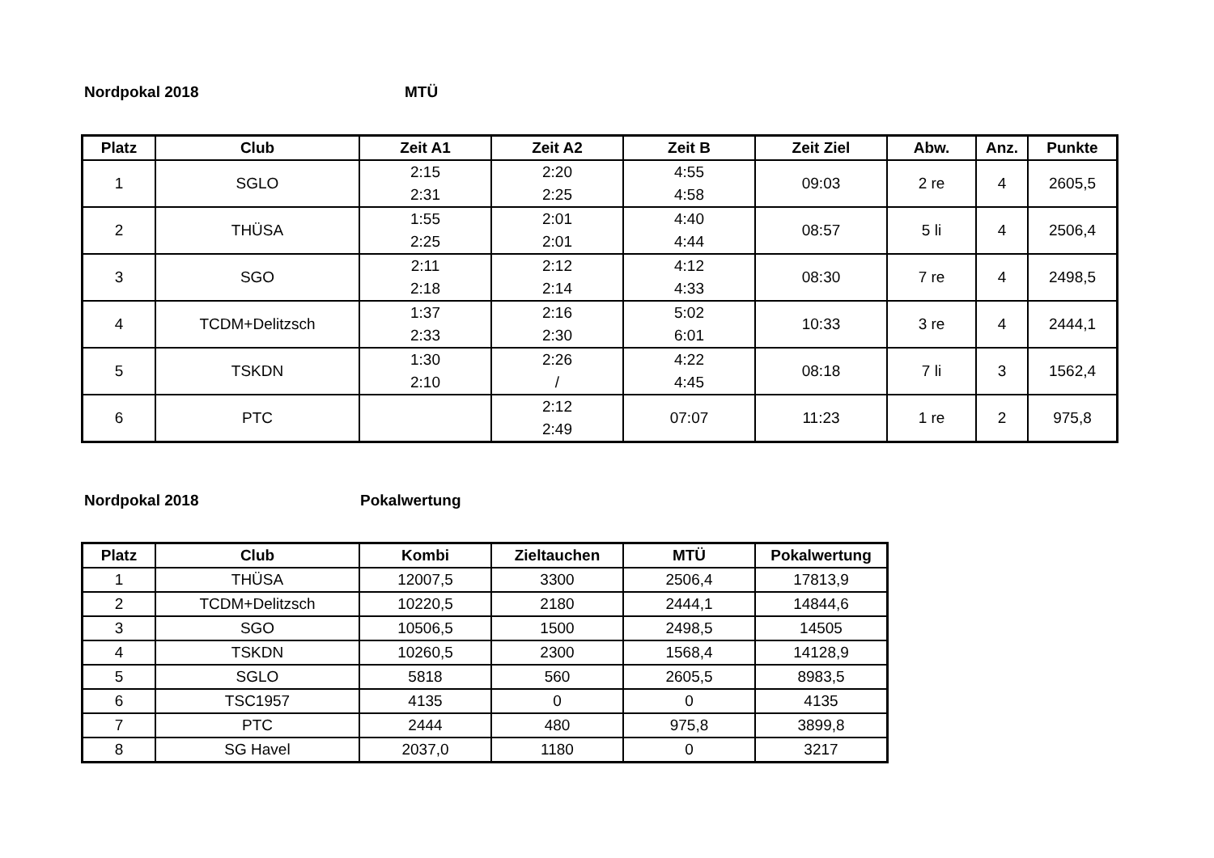Nordpokal 2018 MTÜ
| Platz | Club | Zeit A1 | Zeit A2 | Zeit B | Zeit Ziel | Abw. | Anz. | Punkte |
| --- | --- | --- | --- | --- | --- | --- | --- | --- |
| 1 | SGLO | 2:15 2:31 | 2:20 2:25 | 4:55 4:58 | 09:03 | 2 re | 4 | 2605,5 |
| 2 | THÜSA | 1:55 2:25 | 2:01 2:01 | 4:40 4:44 | 08:57 | 5 li | 4 | 2506,4 |
| 3 | SGO | 2:11 2:18 | 2:12 2:14 | 4:12 4:33 | 08:30 | 7 re | 4 | 2498,5 |
| 4 | TCDM+Delitzsch | 1:37 2:33 | 2:16 2:30 | 5:02 6:01 | 10:33 | 3 re | 4 | 2444,1 |
| 5 | TSKDN | 1:30 2:10 | 2:26 / | 4:22 4:45 | 08:18 | 7 li | 3 | 1562,4 |
| 6 | PTC | | 2:12 2:49 | 07:07 | 11:23 | 1 re | 2 | 975,8 |
Nordpokal 2018 Pokalwertung
| Platz | Club | Kombi | Zieltauchen | MTÜ | Pokalwertung |
| --- | --- | --- | --- | --- | --- |
| 1 | THÜSA | 12007,5 | 3300 | 2506,4 | 17813,9 |
| 2 | TCDM+Delitzsch | 10220,5 | 2180 | 2444,1 | 14844,6 |
| 3 | SGO | 10506,5 | 1500 | 2498,5 | 14505 |
| 4 | TSKDN | 10260,5 | 2300 | 1568,4 | 14128,9 |
| 5 | SGLO | 5818 | 560 | 2605,5 | 8983,5 |
| 6 | TSC1957 | 4135 | 0 | 0 | 4135 |
| 7 | PTC | 2444 | 480 | 975,8 | 3899,8 |
| 8 | SG Havel | 2037,0 | 1180 | 0 | 3217 |